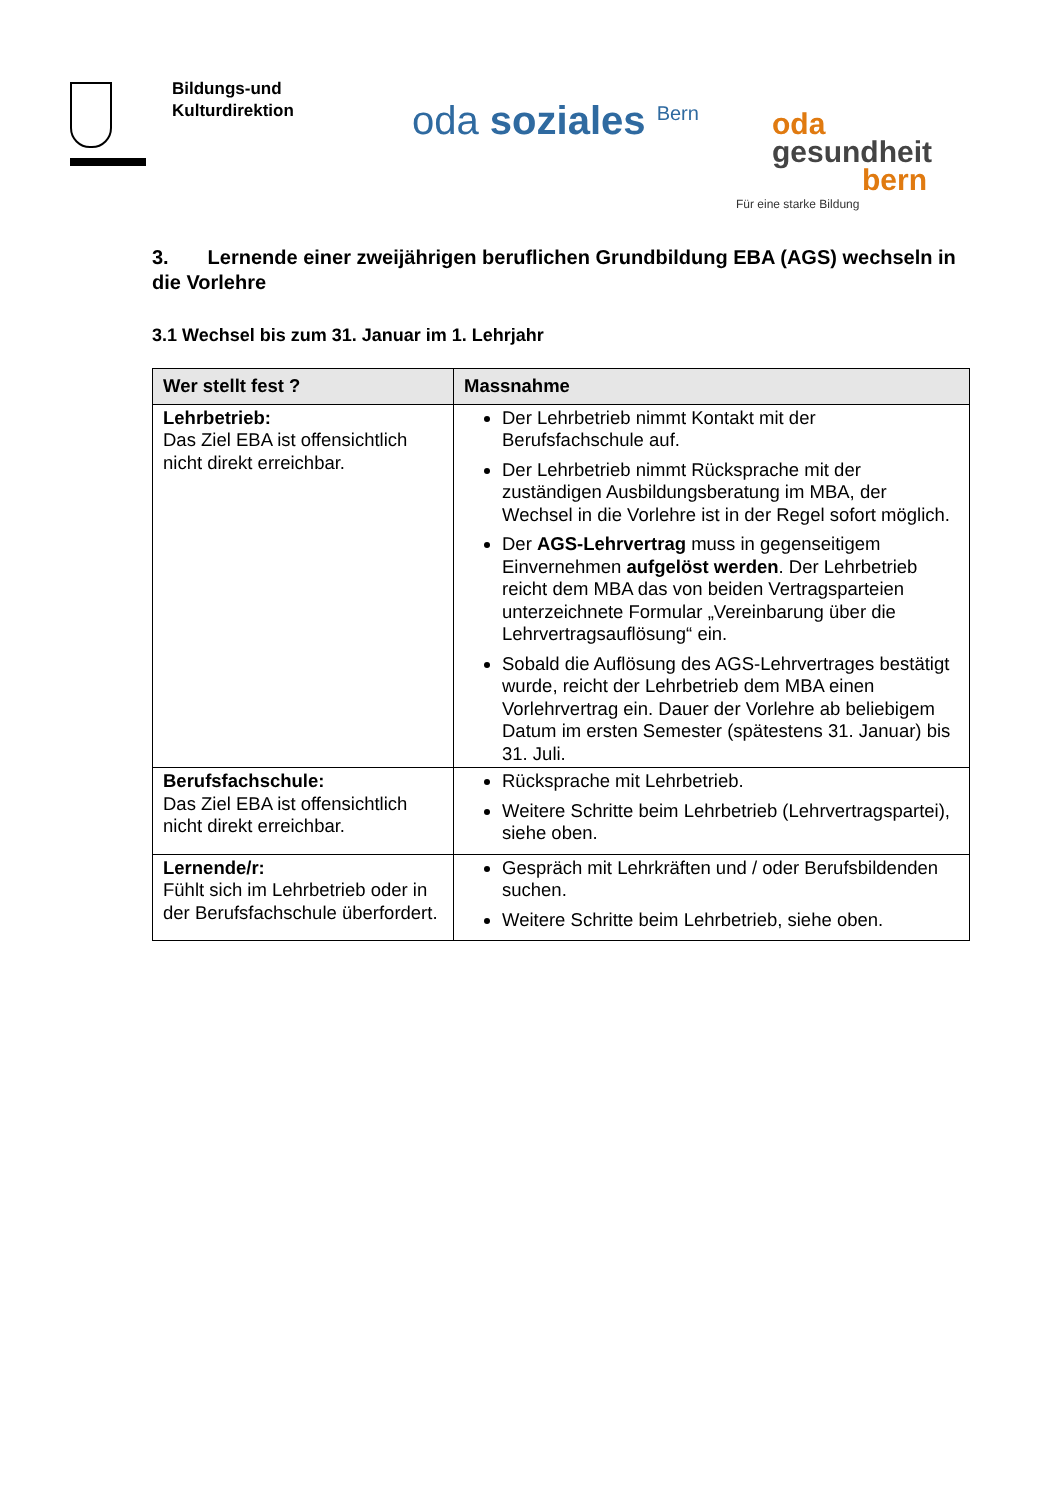Bildungs-und
Kulturdirektion
oda soziales <sup>Bern</sup>
oda
gesundheit
bern
Für eine starke Bildung
3. Lernende einer zweijährigen beruflichen Grundbildung EBA (AGS) wechseln in die Vorlehre
3.1 Wechsel bis zum 31. Januar im 1. Lehrjahr
| Wer stellt fest ? | Massnahme |
| --- | --- |
| Lehrbetrieb: Das Ziel EBA ist offensichtlich nicht direkt erreichbar. | Der Lehrbetrieb nimmt Kontakt mit der Berufsfachschule auf. Der Lehrbetrieb nimmt Rücksprache mit der zuständigen Ausbildungsberatung im MBA, der Wechsel in die Vorlehre ist in der Regel sofort möglich. Der AGS-Lehrvertrag muss in gegenseitigem Einvernehmen aufgelöst werden . Der Lehrbetrieb reicht dem MBA das von beiden Vertragsparteien unterzeichnete Formular „Vereinbarung über die Lehrvertragsauflösung“ ein. Sobald die Auflösung des AGS-Lehrvertrages bestätigt wurde, reicht der Lehrbetrieb dem MBA einen Vorlehrvertrag ein. Dauer der Vorlehre ab beliebigem Datum im ersten Semester (spätestens 31. Januar) bis 31. Juli. |
| Berufsfachschule: Das Ziel EBA ist offensichtlich nicht direkt erreichbar. | Rücksprache mit Lehrbetrieb. Weitere Schritte beim Lehrbetrieb (Lehrvertragspartei), siehe oben. |
| Lernende/r: Fühlt sich im Lehrbetrieb oder in der Berufsfachschule überfordert. | Gespräch mit Lehrkräften und / oder Berufsbildenden suchen. Weitere Schritte beim Lehrbetrieb, siehe oben. |